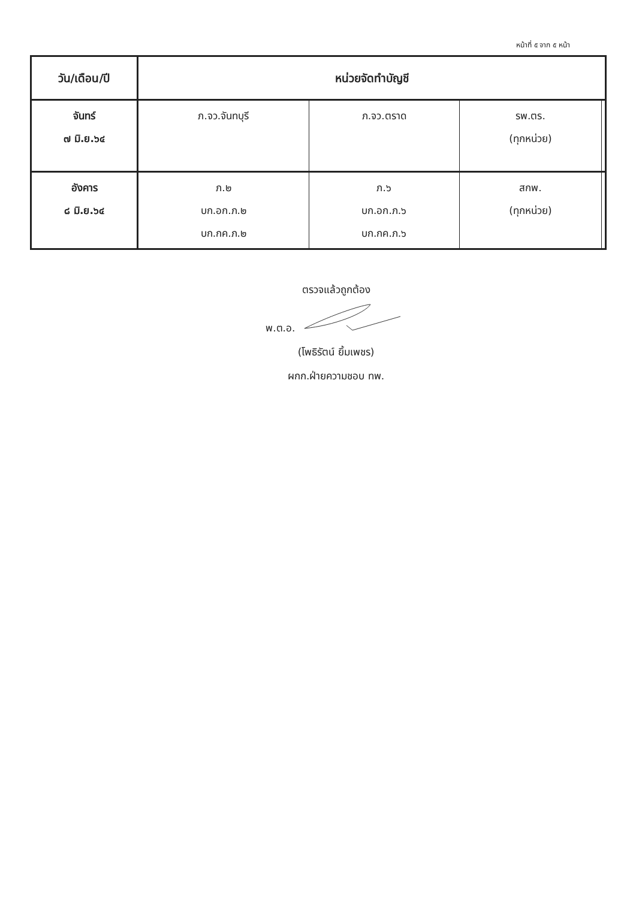หน้าที่ ๕ จาก ๕ หน้า
| วัน/เดือน/ปี | หน่วยจัดทำบัญชี | | | |
| --- | --- | --- | --- | --- |
| จันทร์ ๗ มิ.ย.๖๔ | ภ.จว.จันทบุรี | ภ.จว.ตราด | รพ.ตร. (ทุกหน่วย) | |
| อังคาร ๘ มิ.ย.๖๔ | ภ.๒ บก.อก.ภ.๒ บก.กค.ภ.๒ | ภ.๖ บก.อก.ภ.๖ บก.กค.ภ.๖ | สกพ. (ทุกหน่วย) | |
ตรวจแล้วถูกต้อง
พ.ต.อ.
(โพธิรัตน์ ยิ้มเพชร)
ผกก.ฝ่ายความชอบ ทพ.